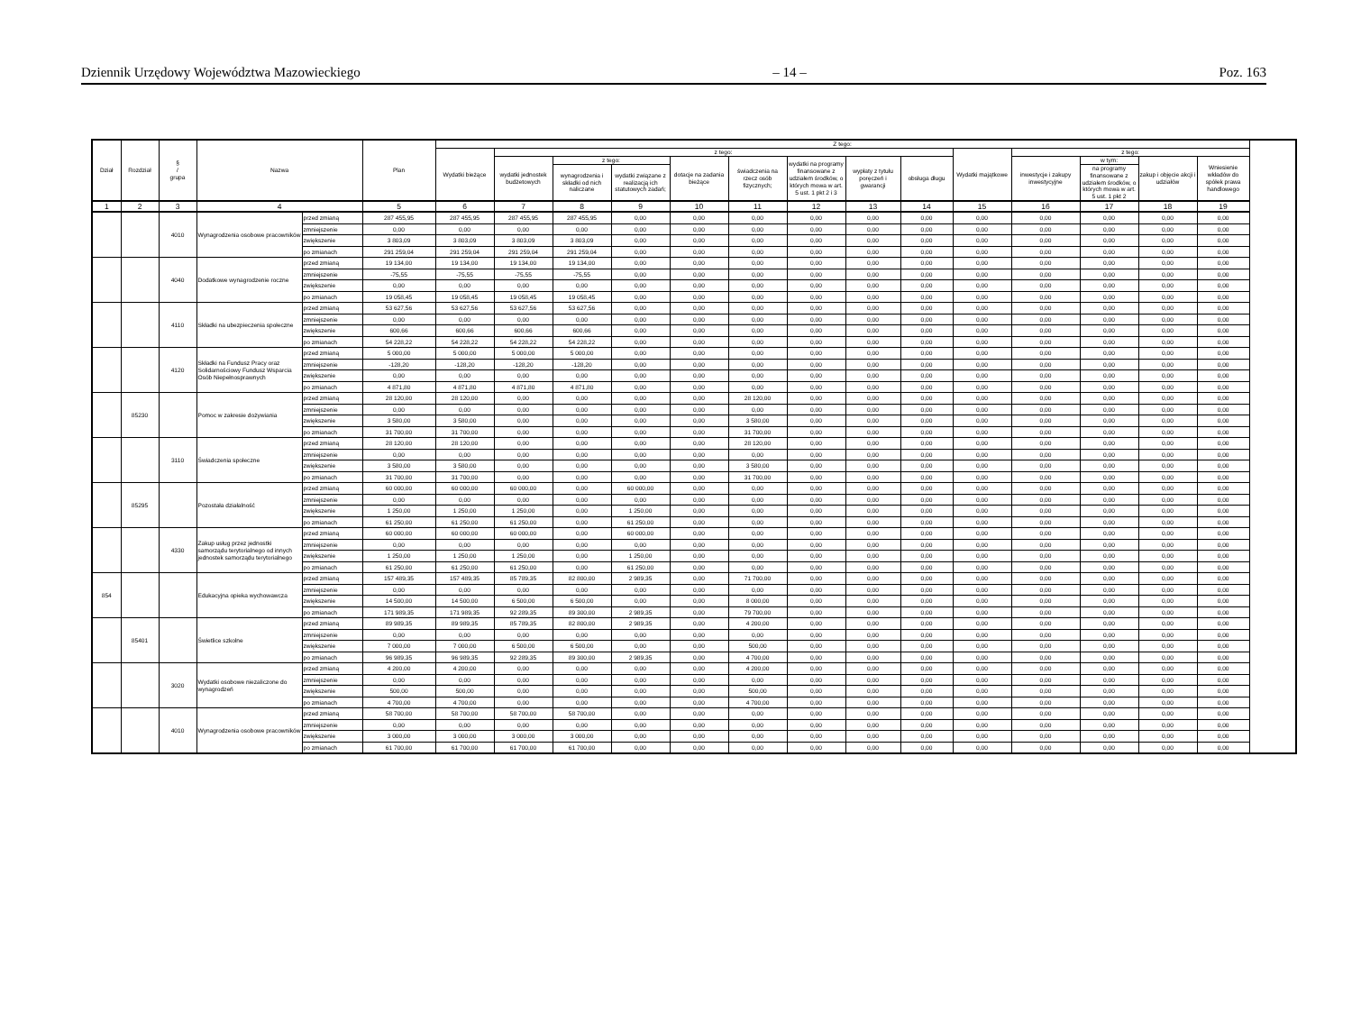Dziennik Urzędowy Województwa Mazowieckiego – 14 – Poz. 163
| Dział | Rozdział | § / grupa | Nazwa | | Plan | Z tego: | | | | | | | | | | | | | |
| --- | --- | --- | --- | --- | --- | --- | --- | --- | --- | --- | --- | --- | --- | --- | --- | --- | --- | --- | --- |
| | | | | | | Wydatki bieżące | z tego: | | | | | | | | Wydatki majątkowe | z tego: | | | |
| | | | | | | | wydatki jednostek budżetowych | z tego: | | dotacje na zadania bieżące | świadczenia na rzecz osób fizycznych; | wydatki na programy finansowane z udziałem środków, o których mowa w art. 5 ust. 1 pkt 2 i 3 | wypłaty z tytułu poręczeń i gwarancji | obsługa długu | | inwestycje i zakupy inwestycyjne | w tym: | zakup i objęcie akcji i udziałów | Wniesienie wkładów do spółek prawa handlowego |
| | | | | | | | | wynagrodzenia i składki od nich naliczane | wydatki związane z realizacją ich statutowych zadań; | | | | | | | | na programy finansowane z udziałem środków, o których mowa w art. 5 ust. 1 pkt 2 | | |
| 1 | 2 | 3 | 4 | | 5 | 6 | 7 | 8 | 9 | 10 | 11 | 12 | 13 | 14 | 15 | 16 | 17 | 18 | 19 |
| | | 4010 | Wynagrodzenia osobowe pracowników | przed zmianą | 287 455,95 | 287 455,95 | 287 455,95 | 287 455,95 | 0,00 | 0,00 | 0,00 | 0,00 | 0,00 | 0,00 | 0,00 | 0,00 | 0,00 | 0,00 | 0,00 |
| | | | | zmniejszenie | 0,00 | 0,00 | 0,00 | 0,00 | 0,00 | 0,00 | 0,00 | 0,00 | 0,00 | 0,00 | 0,00 | 0,00 | 0,00 | 0,00 | 0,00 |
| | | | | zwiększenie | 3 803,09 | 3 803,09 | 3 803,09 | 3 803,09 | 0,00 | 0,00 | 0,00 | 0,00 | 0,00 | 0,00 | 0,00 | 0,00 | 0,00 | 0,00 | 0,00 |
| | | | | po zmianach | 291 259,04 | 291 259,04 | 291 259,04 | 291 259,04 | 0,00 | 0,00 | 0,00 | 0,00 | 0,00 | 0,00 | 0,00 | 0,00 | 0,00 | 0,00 | 0,00 |
| | | 4040 | Dodatkowe wynagrodzenie roczne | przed zmianą | 19 134,00 | 19 134,00 | 19 134,00 | 19 134,00 | 0,00 | 0,00 | 0,00 | 0,00 | 0,00 | 0,00 | 0,00 | 0,00 | 0,00 | 0,00 | 0,00 |
| | | | | zmniejszenie | -75,55 | -75,55 | -75,55 | -75,55 | 0,00 | 0,00 | 0,00 | 0,00 | 0,00 | 0,00 | 0,00 | 0,00 | 0,00 | 0,00 | 0,00 |
| | | | | zwiększenie | 0,00 | 0,00 | 0,00 | 0,00 | 0,00 | 0,00 | 0,00 | 0,00 | 0,00 | 0,00 | 0,00 | 0,00 | 0,00 | 0,00 | 0,00 |
| | | | | po zmianach | 19 058,45 | 19 058,45 | 19 058,45 | 19 058,45 | 0,00 | 0,00 | 0,00 | 0,00 | 0,00 | 0,00 | 0,00 | 0,00 | 0,00 | 0,00 | 0,00 |
| | | 4110 | Składki na ubezpieczenia społeczne | przed zmianą | 53 627,56 | 53 627,56 | 53 627,56 | 53 627,56 | 0,00 | 0,00 | 0,00 | 0,00 | 0,00 | 0,00 | 0,00 | 0,00 | 0,00 | 0,00 | 0,00 |
| | | | | zmniejszenie | 0,00 | 0,00 | 0,00 | 0,00 | 0,00 | 0,00 | 0,00 | 0,00 | 0,00 | 0,00 | 0,00 | 0,00 | 0,00 | 0,00 | 0,00 |
| | | | | zwiększenie | 600,66 | 600,66 | 600,66 | 600,66 | 0,00 | 0,00 | 0,00 | 0,00 | 0,00 | 0,00 | 0,00 | 0,00 | 0,00 | 0,00 | 0,00 |
| | | | | po zmianach | 54 228,22 | 54 228,22 | 54 228,22 | 54 228,22 | 0,00 | 0,00 | 0,00 | 0,00 | 0,00 | 0,00 | 0,00 | 0,00 | 0,00 | 0,00 | 0,00 |
| | | 4120 | Składki na Fundusz Pracy oraz Solidarnościowy Fundusz Wsparcia Osób Niepełnosprawnych | przed zmianą | 5 000,00 | 5 000,00 | 5 000,00 | 5 000,00 | 0,00 | 0,00 | 0,00 | 0,00 | 0,00 | 0,00 | 0,00 | 0,00 | 0,00 | 0,00 | 0,00 |
| | | | | zmniejszenie | -128,20 | -128,20 | -128,20 | -128,20 | 0,00 | 0,00 | 0,00 | 0,00 | 0,00 | 0,00 | 0,00 | 0,00 | 0,00 | 0,00 | 0,00 |
| | | | | zwiększenie | 0,00 | 0,00 | 0,00 | 0,00 | 0,00 | 0,00 | 0,00 | 0,00 | 0,00 | 0,00 | 0,00 | 0,00 | 0,00 | 0,00 | 0,00 |
| | | | | po zmianach | 4 871,80 | 4 871,80 | 4 871,80 | 4 871,80 | 0,00 | 0,00 | 0,00 | 0,00 | 0,00 | 0,00 | 0,00 | 0,00 | 0,00 | 0,00 | 0,00 |
| | 85230 | | Pomoc w zakresie dożywiania | przed zmianą | 28 120,00 | 28 120,00 | 0,00 | 0,00 | 0,00 | 0,00 | 28 120,00 | 0,00 | 0,00 | 0,00 | 0,00 | 0,00 | 0,00 | 0,00 | 0,00 |
| | | | | zmniejszenie | 0,00 | 0,00 | 0,00 | 0,00 | 0,00 | 0,00 | 0,00 | 0,00 | 0,00 | 0,00 | 0,00 | 0,00 | 0,00 | 0,00 | 0,00 |
| | | | | zwiększenie | 3 580,00 | 3 580,00 | 0,00 | 0,00 | 0,00 | 0,00 | 3 580,00 | 0,00 | 0,00 | 0,00 | 0,00 | 0,00 | 0,00 | 0,00 | 0,00 |
| | | | | po zmianach | 31 700,00 | 31 700,00 | 0,00 | 0,00 | 0,00 | 0,00 | 31 700,00 | 0,00 | 0,00 | 0,00 | 0,00 | 0,00 | 0,00 | 0,00 | 0,00 |
| | | 3110 | Świadczenia społeczne | przed zmianą | 28 120,00 | 28 120,00 | 0,00 | 0,00 | 0,00 | 0,00 | 28 120,00 | 0,00 | 0,00 | 0,00 | 0,00 | 0,00 | 0,00 | 0,00 | 0,00 |
| | | | | zmniejszenie | 0,00 | 0,00 | 0,00 | 0,00 | 0,00 | 0,00 | 0,00 | 0,00 | 0,00 | 0,00 | 0,00 | 0,00 | 0,00 | 0,00 | 0,00 |
| | | | | zwiększenie | 3 580,00 | 3 580,00 | 0,00 | 0,00 | 0,00 | 0,00 | 3 580,00 | 0,00 | 0,00 | 0,00 | 0,00 | 0,00 | 0,00 | 0,00 | 0,00 |
| | | | | po zmianach | 31 700,00 | 31 700,00 | 0,00 | 0,00 | 0,00 | 0,00 | 31 700,00 | 0,00 | 0,00 | 0,00 | 0,00 | 0,00 | 0,00 | 0,00 | 0,00 |
| | 85295 | | Pozostała działalność | przed zmianą | 60 000,00 | 60 000,00 | 60 000,00 | 0,00 | 60 000,00 | 0,00 | 0,00 | 0,00 | 0,00 | 0,00 | 0,00 | 0,00 | 0,00 | 0,00 | 0,00 |
| | | | | zmniejszenie | 0,00 | 0,00 | 0,00 | 0,00 | 0,00 | 0,00 | 0,00 | 0,00 | 0,00 | 0,00 | 0,00 | 0,00 | 0,00 | 0,00 | 0,00 |
| | | | | zwiększenie | 1 250,00 | 1 250,00 | 1 250,00 | 0,00 | 1 250,00 | 0,00 | 0,00 | 0,00 | 0,00 | 0,00 | 0,00 | 0,00 | 0,00 | 0,00 | 0,00 |
| | | | | po zmianach | 61 250,00 | 61 250,00 | 61 250,00 | 0,00 | 61 250,00 | 0,00 | 0,00 | 0,00 | 0,00 | 0,00 | 0,00 | 0,00 | 0,00 | 0,00 | 0,00 |
| | | 4330 | Zakup usług przez jednostki samorządu terytorialnego od innych jednostek samorządu terytorialnego | przed zmianą | 60 000,00 | 60 000,00 | 60 000,00 | 0,00 | 60 000,00 | 0,00 | 0,00 | 0,00 | 0,00 | 0,00 | 0,00 | 0,00 | 0,00 | 0,00 | 0,00 |
| | | | | zmniejszenie | 0,00 | 0,00 | 0,00 | 0,00 | 0,00 | 0,00 | 0,00 | 0,00 | 0,00 | 0,00 | 0,00 | 0,00 | 0,00 | 0,00 | 0,00 |
| | | | | zwiększenie | 1 250,00 | 1 250,00 | 1 250,00 | 0,00 | 1 250,00 | 0,00 | 0,00 | 0,00 | 0,00 | 0,00 | 0,00 | 0,00 | 0,00 | 0,00 | 0,00 |
| | | | | po zmianach | 61 250,00 | 61 250,00 | 61 250,00 | 0,00 | 61 250,00 | 0,00 | 0,00 | 0,00 | 0,00 | 0,00 | 0,00 | 0,00 | 0,00 | 0,00 | 0,00 |
| 854 | | | Edukacyjna opieka wychowawcza | przed zmianą | 157 489,35 | 157 489,35 | 85 789,35 | 82 800,00 | 2 989,35 | 0,00 | 71 700,00 | 0,00 | 0,00 | 0,00 | 0,00 | 0,00 | 0,00 | 0,00 | 0,00 |
| | | | | zmniejszenie | 0,00 | 0,00 | 0,00 | 0,00 | 0,00 | 0,00 | 0,00 | 0,00 | 0,00 | 0,00 | 0,00 | 0,00 | 0,00 | 0,00 | 0,00 |
| | | | | zwiększenie | 14 500,00 | 14 500,00 | 6 500,00 | 6 500,00 | 0,00 | 0,00 | 8 000,00 | 0,00 | 0,00 | 0,00 | 0,00 | 0,00 | 0,00 | 0,00 | 0,00 |
| | | | | po zmianach | 171 989,35 | 171 989,35 | 92 289,35 | 89 300,00 | 2 989,35 | 0,00 | 79 700,00 | 0,00 | 0,00 | 0,00 | 0,00 | 0,00 | 0,00 | 0,00 | 0,00 |
| | 85401 | | Świetlice szkolne | przed zmianą | 89 989,35 | 89 989,35 | 85 789,35 | 82 800,00 | 2 989,35 | 0,00 | 4 200,00 | 0,00 | 0,00 | 0,00 | 0,00 | 0,00 | 0,00 | 0,00 | 0,00 |
| | | | | zmniejszenie | 0,00 | 0,00 | 0,00 | 0,00 | 0,00 | 0,00 | 0,00 | 0,00 | 0,00 | 0,00 | 0,00 | 0,00 | 0,00 | 0,00 | 0,00 |
| | | | | zwiększenie | 7 000,00 | 7 000,00 | 6 500,00 | 6 500,00 | 0,00 | 0,00 | 500,00 | 0,00 | 0,00 | 0,00 | 0,00 | 0,00 | 0,00 | 0,00 | 0,00 |
| | | | | po zmianach | 96 989,35 | 96 989,35 | 92 289,35 | 89 300,00 | 2 989,35 | 0,00 | 4 700,00 | 0,00 | 0,00 | 0,00 | 0,00 | 0,00 | 0,00 | 0,00 | 0,00 |
| | | 3020 | Wydatki osobowe niezaliczone do wynagrodzeń | przed zmianą | 4 200,00 | 4 200,00 | 0,00 | 0,00 | 0,00 | 0,00 | 4 200,00 | 0,00 | 0,00 | 0,00 | 0,00 | 0,00 | 0,00 | 0,00 | 0,00 |
| | | | | zmniejszenie | 0,00 | 0,00 | 0,00 | 0,00 | 0,00 | 0,00 | 0,00 | 0,00 | 0,00 | 0,00 | 0,00 | 0,00 | 0,00 | 0,00 | 0,00 |
| | | | | zwiększenie | 500,00 | 500,00 | 0,00 | 0,00 | 0,00 | 0,00 | 500,00 | 0,00 | 0,00 | 0,00 | 0,00 | 0,00 | 0,00 | 0,00 | 0,00 |
| | | | | po zmianach | 4 700,00 | 4 700,00 | 0,00 | 0,00 | 0,00 | 0,00 | 4 700,00 | 0,00 | 0,00 | 0,00 | 0,00 | 0,00 | 0,00 | 0,00 | 0,00 |
| | | 4010 | Wynagrodzenia osobowe pracowników | przed zmianą | 58 700,00 | 58 700,00 | 58 700,00 | 58 700,00 | 0,00 | 0,00 | 0,00 | 0,00 | 0,00 | 0,00 | 0,00 | 0,00 | 0,00 | 0,00 | 0,00 |
| | | | | zmniejszenie | 0,00 | 0,00 | 0,00 | 0,00 | 0,00 | 0,00 | 0,00 | 0,00 | 0,00 | 0,00 | 0,00 | 0,00 | 0,00 | 0,00 | 0,00 |
| | | | | zwiększenie | 3 000,00 | 3 000,00 | 3 000,00 | 3 000,00 | 0,00 | 0,00 | 0,00 | 0,00 | 0,00 | 0,00 | 0,00 | 0,00 | 0,00 | 0,00 | 0,00 |
| | | | | po zmianach | 61 700,00 | 61 700,00 | 61 700,00 | 61 700,00 | 0,00 | 0,00 | 0,00 | 0,00 | 0,00 | 0,00 | 0,00 | 0,00 | 0,00 | 0,00 | 0,00 |